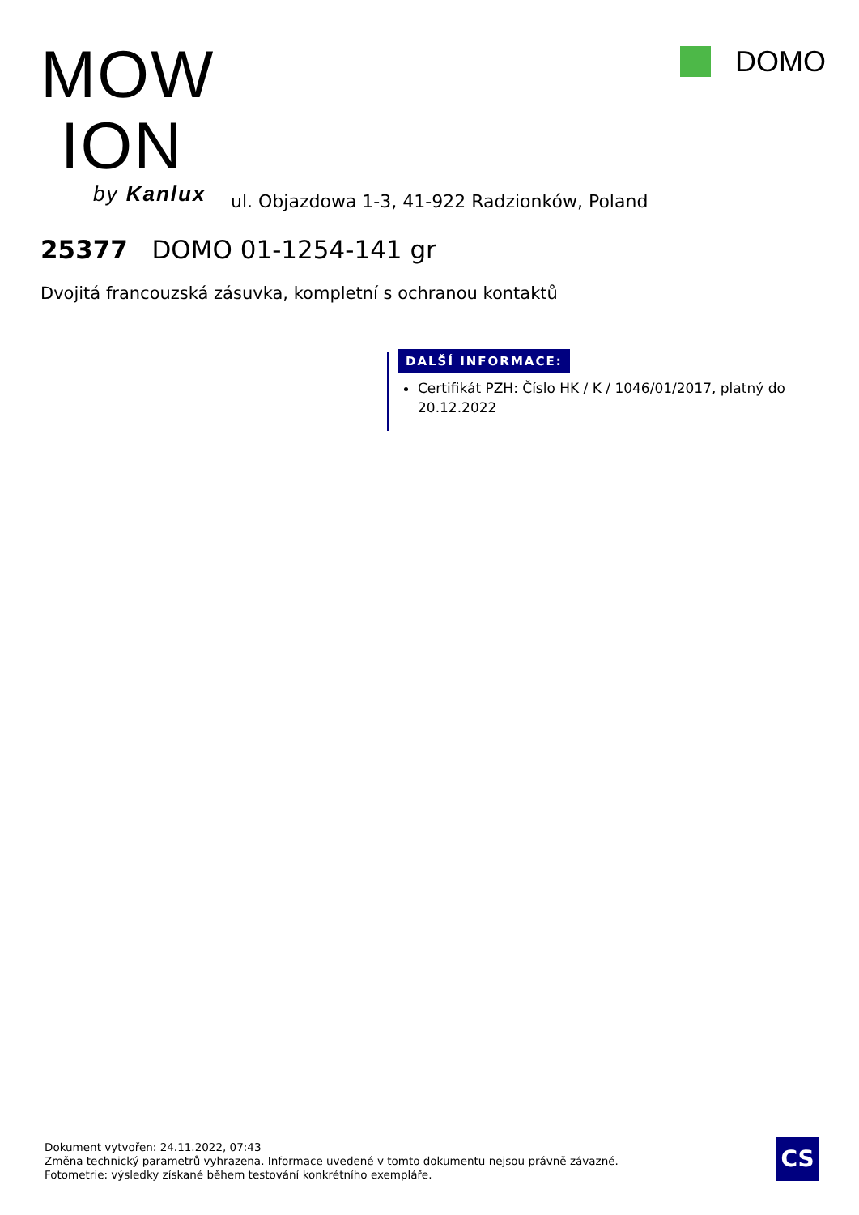MOW
ION
by Kanlux
ul. Objazdowa 1-3, 41-922 Radzionków, Poland
DOMO
25377 DOMO 01-1254-141 gr
Dvojitá francouzská zásuvka, kompletní s ochranou kontaktů
DALŠÍ INFORMACE:
Certifikát PZH: Číslo HK / K / 1046/01/2017, platný do 20.12.2022
Dokument vytvořen: 24.11.2022, 07:43
Změna technický parametrů vyhrazena. Informace uvedené v tomto dokumentu nejsou právně závazné.
Fotometrie: výsledky získané během testování konkrétního exempláře.
CS